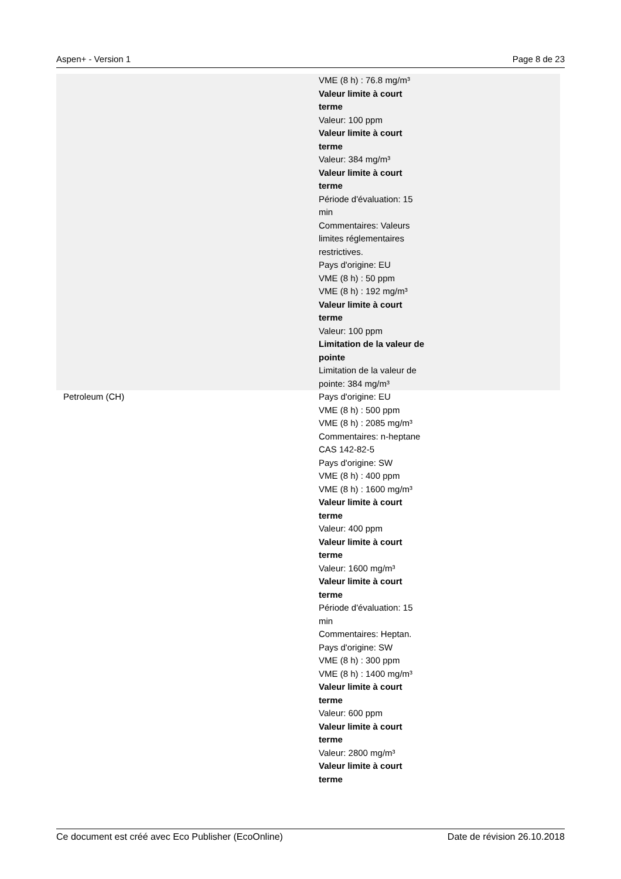Aspen+ - Version 1 Page 8 de 23
| | VME (8 h) : 76.8 mg/m³ Valeur limite à court terme Valeur: 100 ppm Valeur limite à court terme Valeur: 384 mg/m³ Valeur limite à court terme Période d'évaluation: 15 min Commentaires: Valeurs limites réglementaires restrictives. Pays d'origine: EU VME (8 h) : 50 ppm VME (8 h) : 192 mg/m³ Valeur limite à court terme Valeur: 100 ppm Limitation de la valeur de pointe Limitation de la valeur de pointe: 384 mg/m³ |
| Petroleum (CH) | Pays d'origine: EU VME (8 h) : 500 ppm VME (8 h) : 2085 mg/m³ Commentaires: n-heptane CAS 142-82-5 Pays d'origine: SW VME (8 h) : 400 ppm VME (8 h) : 1600 mg/m³ Valeur limite à court terme Valeur: 400 ppm Valeur limite à court terme Valeur: 1600 mg/m³ Valeur limite à court terme Période d'évaluation: 15 min Commentaires: Heptan. Pays d'origine: SW VME (8 h) : 300 ppm VME (8 h) : 1400 mg/m³ Valeur limite à court terme Valeur: 600 ppm Valeur limite à court terme Valeur: 2800 mg/m³ Valeur limite à court terme |
Ce document est créé avec Eco Publisher (EcoOnline) Date de révision 26.10.2018